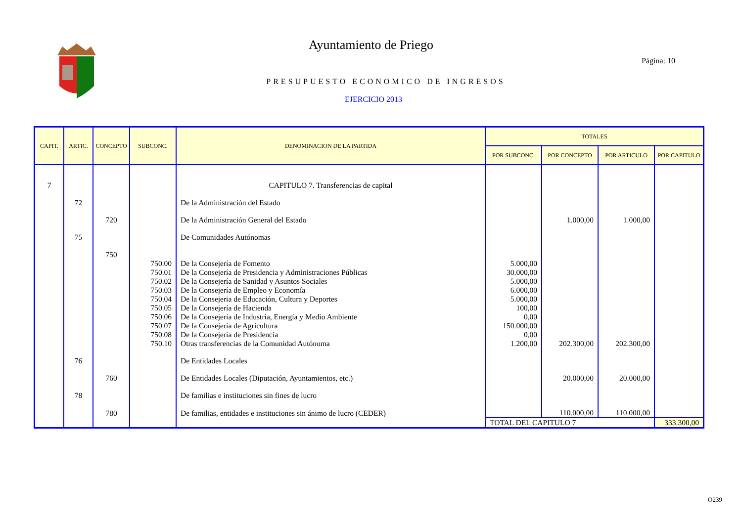Ayuntamiento de Priego
Página: 10
PRESUPUESTO ECONOMICO DE INGRESOS
EJERCICIO 2013
| CAPIT. | ARTIC. | CONCEPTO | SUBCONC. | DENOMINACION DE LA PARTIDA | TOTALES | | | |
| --- | --- | --- | --- | --- | --- | --- | --- | --- |
| | | | | | POR SUBCONC. | POR CONCEPTO | POR ARTICULO | POR CAPITULO |
| 7 | | | | CAPITULO 7. Transferencias de capital | | | | |
| | 72 | | | De la Administración del Estado | | | | |
| | | 720 | | De la Administración General del Estado | | 1.000,00 | 1.000,00 | |
| | 75 | | | De Comunidades Autónomas | | | | |
| | | 750 | | | | | | |
| | | | 750.00 | De la Consejería de Fomento | 5.000,00 | | | |
| | | | 750.01 | De la Consejería de Presidencia y Administraciones Públicas | 30.000,00 | | | |
| | | | 750.02 | De la Consejería de Sanidad y Asuntos Sociales | 5.000,00 | | | |
| | | | 750.03 | De la Consejería de Empleo y Economía | 6.000,00 | | | |
| | | | 750.04 | De la Consejeria de Educación, Cultura y Deportes | 5.000,00 | | | |
| | | | 750.05 | De la Consejería de Hacienda | 100,00 | | | |
| | | | 750.06 | De la Consejería de Industria, Energía y Medio Ambiente | 0,00 | | | |
| | | | 750.07 | De la Consejería de Agricultura | 150.000,00 | | | |
| | | | 750.08 | De la Consejería de Presidencia | 0,00 | | | |
| | | | 750.10 | Otras transferencias de la Comunidad Autónoma | 1.200,00 | 202.300,00 | 202.300,00 | |
| | 76 | | | De Entidades Locales | | | | |
| | | 760 | | De Entidades Locales (Diputación, Ayuntamientos, etc.) | | 20.000,00 | 20.000,00 | |
| | 78 | | | De familias e instituciones sin fines de lucro | | | | |
| | | 780 | | De familias, entidades e instituciones sin ánimo de lucro (CEDER) | | 110.000,00 | 110.000,00 | |
| | | | | | TOTAL DEL CAPITULO 7 | | | 333.300,00 |
O239